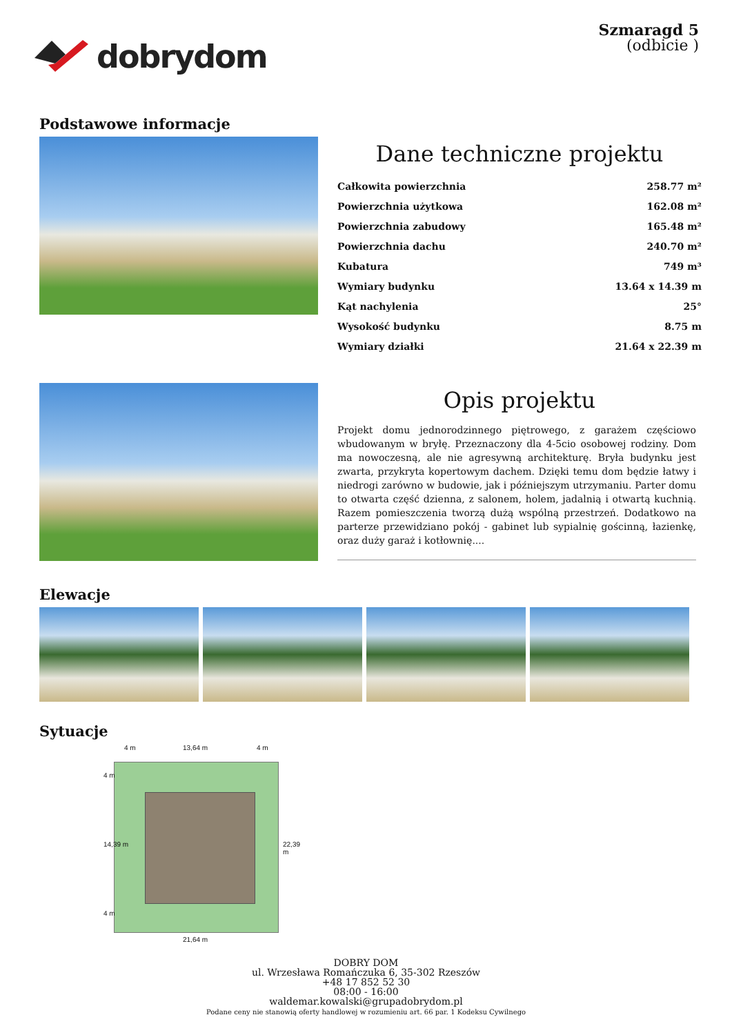dobrydom
Szmaragd 5
(odbicie )
Podstawowe informacje
Dane techniczne projektu
| Całkowita powierzchnia | 258.77 m² |
| Powierzchnia użytkowa | 162.08 m² |
| Powierzchnia zabudowy | 165.48 m² |
| Powierzchnia dachu | 240.70 m² |
| Kubatura | 749 m³ |
| Wymiary budynku | 13.64 x 14.39 m |
| Kąt nachylenia | 25° |
| Wysokość budynku | 8.75 m |
| Wymiary działki | 21.64 x 22.39 m |
Opis projektu
Projekt domu jednorodzinnego piętrowego, z garażem częściowo wbudowanym w bryłę. Przeznaczony dla 4-5cio osobowej rodziny. Dom ma nowoczesną, ale nie agresywną architekturę. Bryła budynku jest zwarta, przykryta kopertowym dachem. Dzięki temu dom będzie łatwy i niedrogi zarówno w budowie, jak i późniejszym utrzymaniu. Parter domu to otwarta część dzienna, z salonem, holem, jadalnią i otwartą kuchnią. Razem pomieszczenia tworzą dużą wspólną przestrzeń. Dodatkowo na parterze przewidziano pokój - gabinet lub sypialnię gościnną, łazienkę, oraz duży garaż i kotłownię....
Elewacje
Sytuacje
4 m 13,64 m 4 m
4 m
14,39 m 22,39 m
4 m
21,64 m
DOBRY DOM
ul. Wrzesława Romańczuka 6, 35-302 Rzeszów
+48 17 852 52 30
08:00 - 16:00
waldemar.kowalski@grupadobrydom.pl
Podane ceny nie stanowią oferty handlowej w rozumieniu art. 66 par. 1 Kodeksu Cywilnego